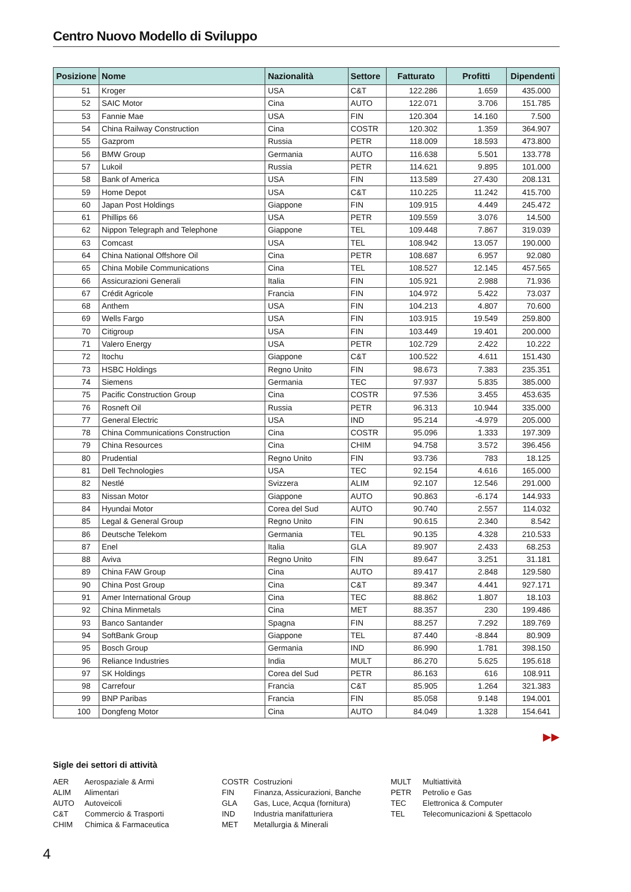Centro Nuovo Modello di Sviluppo
| Posizione | Nome | Nazionalità | Settore | Fatturato | Profitti | Dipendenti |
| --- | --- | --- | --- | --- | --- | --- |
| 51 | Kroger | USA | C&T | 122.286 | 1.659 | 435.000 |
| 52 | SAIC Motor | Cina | AUTO | 122.071 | 3.706 | 151.785 |
| 53 | Fannie Mae | USA | FIN | 120.304 | 14.160 | 7.500 |
| 54 | China Railway Construction | Cina | COSTR | 120.302 | 1.359 | 364.907 |
| 55 | Gazprom | Russia | PETR | 118.009 | 18.593 | 473.800 |
| 56 | BMW Group | Germania | AUTO | 116.638 | 5.501 | 133.778 |
| 57 | Lukoil | Russia | PETR | 114.621 | 9.895 | 101.000 |
| 58 | Bank of America | USA | FIN | 113.589 | 27.430 | 208.131 |
| 59 | Home Depot | USA | C&T | 110.225 | 11.242 | 415.700 |
| 60 | Japan Post Holdings | Giappone | FIN | 109.915 | 4.449 | 245.472 |
| 61 | Phillips 66 | USA | PETR | 109.559 | 3.076 | 14.500 |
| 62 | Nippon Telegraph and Telephone | Giappone | TEL | 109.448 | 7.867 | 319.039 |
| 63 | Comcast | USA | TEL | 108.942 | 13.057 | 190.000 |
| 64 | China National Offshore Oil | Cina | PETR | 108.687 | 6.957 | 92.080 |
| 65 | China Mobile Communications | Cina | TEL | 108.527 | 12.145 | 457.565 |
| 66 | Assicurazioni Generali | Italia | FIN | 105.921 | 2.988 | 71.936 |
| 67 | Crédit Agricole | Francia | FIN | 104.972 | 5.422 | 73.037 |
| 68 | Anthem | USA | FIN | 104.213 | 4.807 | 70.600 |
| 69 | Wells Fargo | USA | FIN | 103.915 | 19.549 | 259.800 |
| 70 | Citigroup | USA | FIN | 103.449 | 19.401 | 200.000 |
| 71 | Valero Energy | USA | PETR | 102.729 | 2.422 | 10.222 |
| 72 | Itochu | Giappone | C&T | 100.522 | 4.611 | 151.430 |
| 73 | HSBC Holdings | Regno Unito | FIN | 98.673 | 7.383 | 235.351 |
| 74 | Siemens | Germania | TEC | 97.937 | 5.835 | 385.000 |
| 75 | Pacific Construction Group | Cina | COSTR | 97.536 | 3.455 | 453.635 |
| 76 | Rosneft Oil | Russia | PETR | 96.313 | 10.944 | 335.000 |
| 77 | General Electric | USA | IND | 95.214 | -4.979 | 205.000 |
| 78 | China Communications Construction | Cina | COSTR | 95.096 | 1.333 | 197.309 |
| 79 | China Resources | Cina | CHIM | 94.758 | 3.572 | 396.456 |
| 80 | Prudential | Regno Unito | FIN | 93.736 | 783 | 18.125 |
| 81 | Dell Technologies | USA | TEC | 92.154 | 4.616 | 165.000 |
| 82 | Nestlé | Svizzera | ALIM | 92.107 | 12.546 | 291.000 |
| 83 | Nissan Motor | Giappone | AUTO | 90.863 | -6.174 | 144.933 |
| 84 | Hyundai Motor | Corea del Sud | AUTO | 90.740 | 2.557 | 114.032 |
| 85 | Legal & General Group | Regno Unito | FIN | 90.615 | 2.340 | 8.542 |
| 86 | Deutsche Telekom | Germania | TEL | 90.135 | 4.328 | 210.533 |
| 87 | Enel | Italia | GLA | 89.907 | 2.433 | 68.253 |
| 88 | Aviva | Regno Unito | FIN | 89.647 | 3.251 | 31.181 |
| 89 | China FAW Group | Cina | AUTO | 89.417 | 2.848 | 129.580 |
| 90 | China Post Group | Cina | C&T | 89.347 | 4.441 | 927.171 |
| 91 | Amer International Group | Cina | TEC | 88.862 | 1.807 | 18.103 |
| 92 | China Minmetals | Cina | MET | 88.357 | 230 | 199.486 |
| 93 | Banco Santander | Spagna | FIN | 88.257 | 7.292 | 189.769 |
| 94 | SoftBank Group | Giappone | TEL | 87.440 | -8.844 | 80.909 |
| 95 | Bosch Group | Germania | IND | 86.990 | 1.781 | 398.150 |
| 96 | Reliance Industries | India | MULT | 86.270 | 5.625 | 195.618 |
| 97 | SK Holdings | Corea del Sud | PETR | 86.163 | 616 | 108.911 |
| 98 | Carrefour | Francia | C&T | 85.905 | 1.264 | 321.383 |
| 99 | BNP Paribas | Francia | FIN | 85.058 | 9.148 | 194.001 |
| 100 | Dongfeng Motor | Cina | AUTO | 84.049 | 1.328 | 154.641 |
▶▶
Sigle dei settori di attività
AER Aerospaziale & Armi
ALIM Alimentari
AUTO Autoveicoli
C&T Commercio & Trasporti
CHIM Chimica & Farmaceutica
COSTR Costruzioni
FIN Finanza, Assicurazioni, Banche
GLA Gas, Luce, Acqua (fornitura)
IND Industria manifatturiera
MET Metallurgia & Minerali
MULT Multiattività
PETR Petrolio e Gas
TEC Elettronica & Computer
TEL Telecomunicazioni & Spettacolo
4